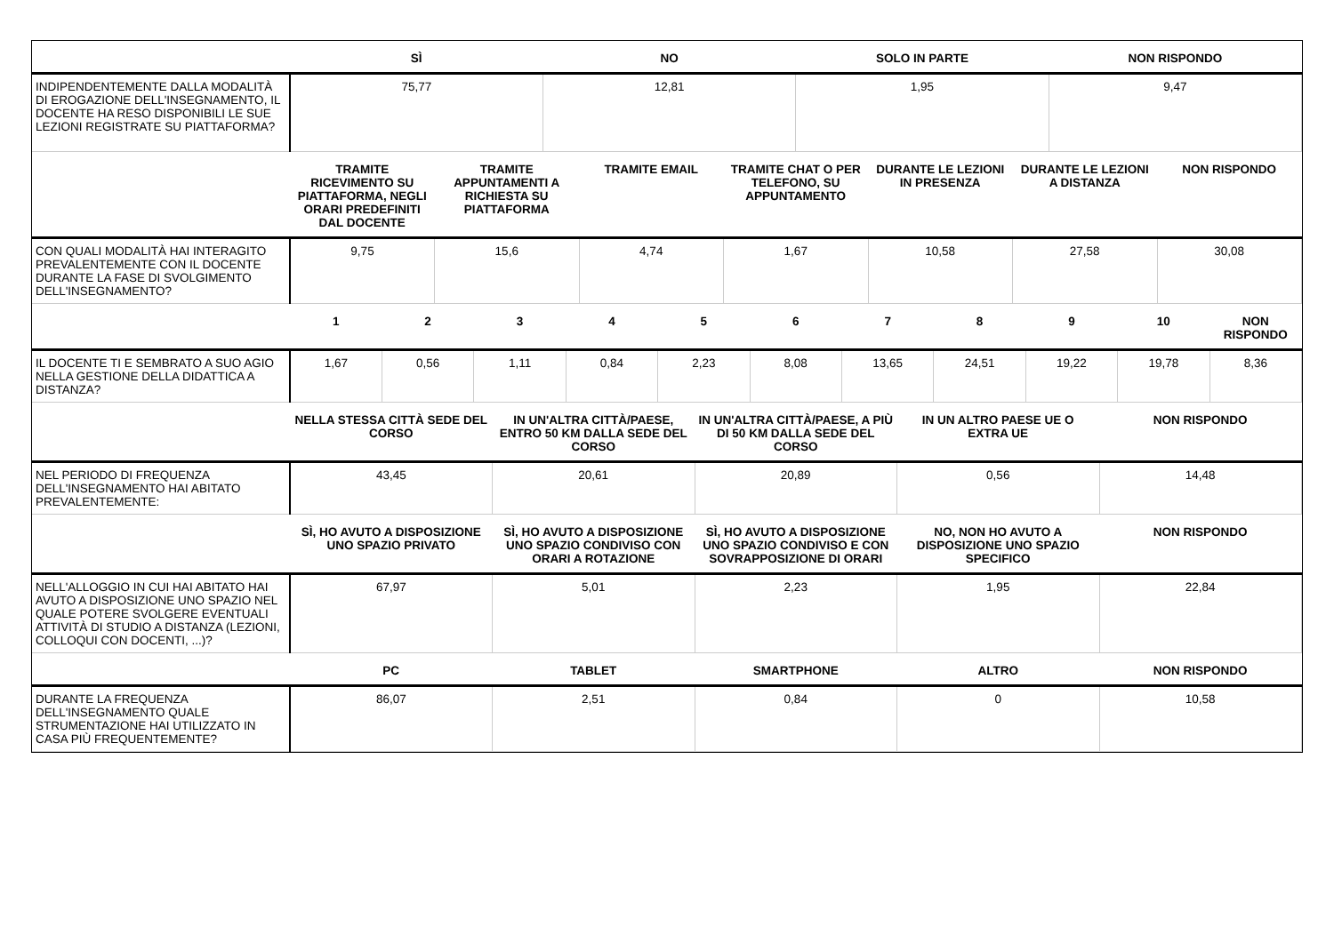| | SÌ | NO | SOLO IN PARTE | NON RISPONDO |
| --- | --- | --- | --- | --- |
| INDIPENDENTEMENTE DALLA MODALITÀ DI EROGAZIONE DELL'INSEGNAMENTO, IL DOCENTE HA RESO DISPONIBILI LE SUE LEZIONI REGISTRATE SU PIATTAFORMA? | 75,77 | 12,81 | 1,95 | 9,47 |
| | TRAMITE RICEVIMENTO SU PIATTAFORMA, NEGLI ORARI PREDEFINITI DAL DOCENTE | TRAMITE APPUNTAMENTI A RICHIESTA SU PIATTAFORMA | TRAMITE EMAIL | TRAMITE CHAT O PER TELEFONO, SU APPUNTAMENTO | DURANTE LE LEZIONI IN PRESENZA | DURANTE LE LEZIONI A DISTANZA | NON RISPONDO |
| --- | --- | --- | --- | --- | --- | --- | --- |
| CON QUALI MODALITÀ HAI INTERAGITO PREVALENTEMENTE CON IL DOCENTE DURANTE LA FASE DI SVOLGIMENTO DELL'INSEGNAMENTO? | 9,75 | 15,6 | 4,74 | 1,67 | 10,58 | 27,58 | 30,08 |
| | 1 | 2 | 3 | 4 | 5 | 6 | 7 | 8 | 9 | 10 | NON RISPONDO |
| --- | --- | --- | --- | --- | --- | --- | --- | --- | --- | --- | --- |
| IL DOCENTE TI E SEMBRATO A SUO AGIO NELLA GESTIONE DELLA DIDATTICA A DISTANZA? | 1,67 | 0,56 | 1,11 | 0,84 | 2,23 | 8,08 | 13,65 | 24,51 | 19,22 | 19,78 | 8,36 |
| | NELLA STESSA CITTÀ SEDE DEL CORSO | IN UN'ALTRA CITTÀ/PAESE, ENTRO 50 KM DALLA SEDE DEL CORSO | IN UN'ALTRA CITTÀ/PAESE, A PIÙ DI 50 KM DALLA SEDE DEL CORSO | IN UN ALTRO PAESE UE O EXTRA UE | NON RISPONDO |
| --- | --- | --- | --- | --- | --- |
| NEL PERIODO DI FREQUENZA DELL'INSEGNAMENTO HAI ABITATO PREVALENTEMENTE: | 43,45 | 20,61 | 20,89 | 0,56 | 14,48 |
| | SÌ, HO AVUTO A DISPOSIZIONE UNO SPAZIO PRIVATO | SÌ, HO AVUTO A DISPOSIZIONE UNO SPAZIO CONDIVISO CON ORARI A ROTAZIONE | SÌ, HO AVUTO A DISPOSIZIONE UNO SPAZIO CONDIVISO E CON SOVRAPPOSIZIONE DI ORARI | NO, NON HO AVUTO A DISPOSIZIONE UNO SPAZIO SPECIFICO | NON RISPONDO |
| --- | --- | --- | --- | --- | --- |
| NELL'ALLOGGIO IN CUI HAI ABITATO HAI AVUTO A DISPOSIZIONE UNO SPAZIO NEL QUALE POTERE SVOLGERE EVENTUALI ATTIVITÀ DI STUDIO A DISTANZA (LEZIONI, COLLOQUI CON DOCENTI, ...)? | 67,97 | 5,01 | 2,23 | 1,95 | 22,84 |
| | PC | TABLET | SMARTPHONE | ALTRO | NON RISPONDO |
| --- | --- | --- | --- | --- | --- |
| DURANTE LA FREQUENZA DELL'INSEGNAMENTO QUALE STRUMENTAZIONE HAI UTILIZZATO IN CASA PIÙ FREQUENTEMENTE? | 86,07 | 2,51 | 0,84 | 0 | 10,58 |